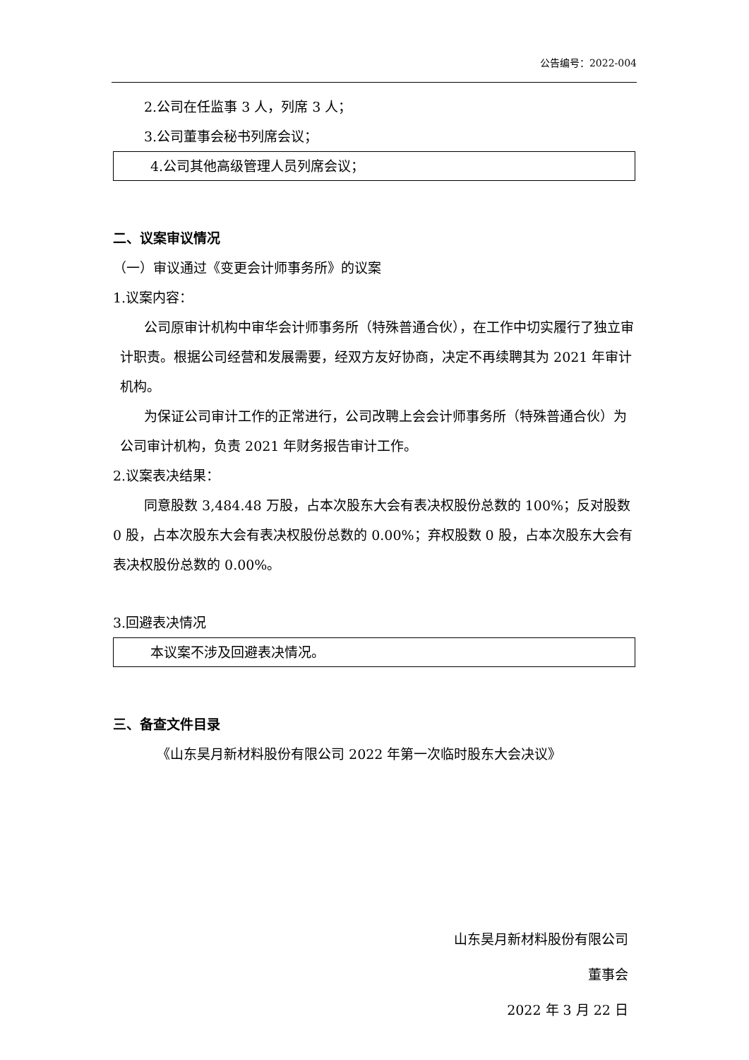公告编号：2022-004
2.公司在任监事 3 人，列席 3 人；
3.公司董事会秘书列席会议；
4.公司其他高级管理人员列席会议；
二、议案审议情况
（一）审议通过《变更会计师事务所》的议案
1.议案内容：
公司原审计机构中审华会计师事务所（特殊普通合伙），在工作中切实履行了独立审计职责。根据公司经营和发展需要，经双方友好协商，决定不再续聘其为 2021 年审计机构。
为保证公司审计工作的正常进行，公司改聘上会会计师事务所（特殊普通合伙）为公司审计机构，负责 2021 年财务报告审计工作。
2.议案表决结果：
同意股数 3,484.48 万股，占本次股东大会有表决权股份总数的 100%；反对股数 0 股，占本次股东大会有表决权股份总数的 0.00%；弃权股数 0 股，占本次股东大会有表决权股份总数的 0.00%。
3.回避表决情况
本议案不涉及回避表决情况。
三、备查文件目录
《山东昊月新材料股份有限公司 2022 年第一次临时股东大会决议》
山东昊月新材料股份有限公司
董事会
2022 年 3 月 22 日